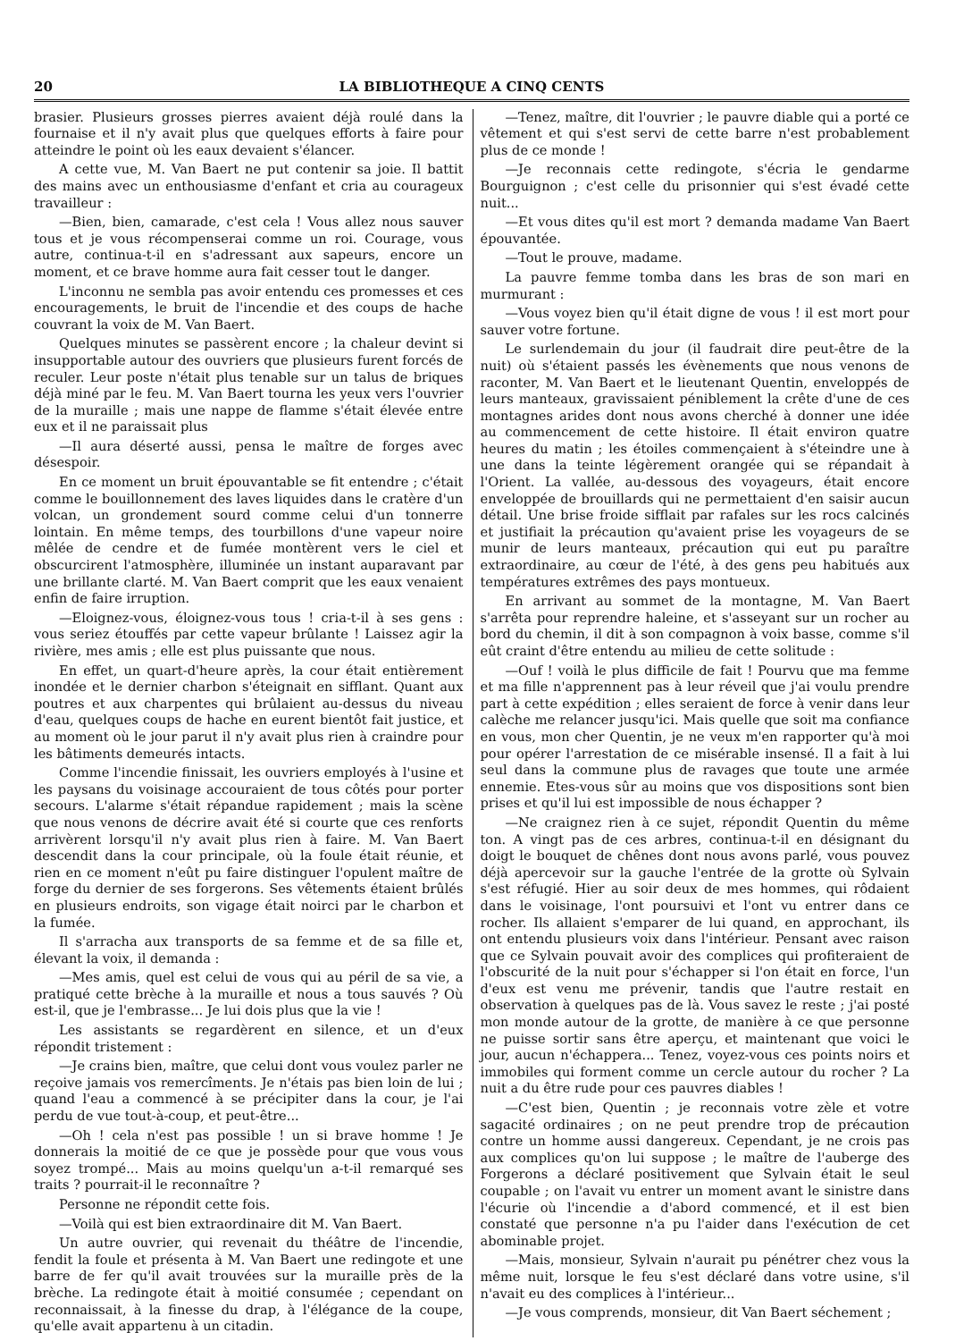20 LA BIBLIOTHEQUE A CINQ CENTS
brasier. Plusieurs grosses pierres avaient déjà roulé dans la fournaise et il n'y avait plus que quelques efforts à faire pour atteindre le point où les eaux devaient s'élancer.
A cette vue, M. Van Baert ne put contenir sa joie. Il battit des mains avec un enthousiasme d'enfant et cria au courageux travailleur :
—Bien, bien, camarade, c'est cela ! Vous allez nous sauver tous et je vous récompenserai comme un roi. Courage, vous autre, continua-t-il en s'adressant aux sapeurs, encore un moment, et ce brave homme aura fait cesser tout le danger.
L'inconnu ne sembla pas avoir entendu ces promesses et ces encouragements, le bruit de l'incendie et des coups de hache couvrant la voix de M. Van Baert.
Quelques minutes se passèrent encore ; la chaleur devint si insupportable autour des ouvriers que plusieurs furent forcés de reculer. Leur poste n'était plus tenable sur un talus de briques déjà miné par le feu. M. Van Baert tourna les yeux vers l'ouvrier de la muraille ; mais une nappe de flamme s'était élevée entre eux et il ne paraissait plus
—Il aura déserté aussi, pensa le maître de forges avec désespoir.
En ce moment un bruit épouvantable se fit entendre ; c'était comme le bouillonnement des laves liquides dans le cratère d'un volcan, un grondement sourd comme celui d'un tonnerre lointain. En même temps, des tourbillons d'une vapeur noire mêlée de cendre et de fumée montèrent vers le ciel et obscurcirent l'atmosphère, illuminée un instant auparavant par une brillante clarté. M. Van Baert comprit que les eaux venaient enfin de faire irruption.
—Eloignez-vous, éloignez-vous tous ! cria-t-il à ses gens : vous seriez étouffés par cette vapeur brûlante ! Laissez agir la rivière, mes amis ; elle est plus puissante que nous.
En effet, un quart-d'heure après, la cour était entièrement inondée et le dernier charbon s'éteignait en sifflant. Quant aux poutres et aux charpentes qui brûlaient au-dessus du niveau d'eau, quelques coups de hache en eurent bientôt fait justice, et au moment où le jour parut il n'y avait plus rien à craindre pour les bâtiments demeurés intacts.
Comme l'incendie finissait, les ouvriers employés à l'usine et les paysans du voisinage accouraient de tous côtés pour porter secours. L'alarme s'était répandue rapidement ; mais la scène que nous venons de décrire avait été si courte que ces renforts arrivèrent lorsqu'il n'y avait plus rien à faire. M. Van Baert descendit dans la cour principale, où la foule était réunie, et rien en ce moment n'eût pu faire distinguer l'opulent maître de forge du dernier de ses forgerons. Ses vêtements étaient brûlés en plusieurs endroits, son vigage était noirci par le charbon et la fumée.
Il s'arracha aux transports de sa femme et de sa fille et, élevant la voix, il demanda :
—Mes amis, quel est celui de vous qui au péril de sa vie, a pratiqué cette brèche à la muraille et nous a tous sauvés ? Où est-il, que je l'embrasse... Je lui dois plus que la vie !
Les assistants se regardèrent en silence, et un d'eux répondit tristement :
—Je crains bien, maître, que celui dont vous voulez parler ne reçoive jamais vos remercîments. Je n'étais pas bien loin de lui ; quand l'eau a commencé à se précipiter dans la cour, je l'ai perdu de vue tout-à-coup, et peut-être...
—Oh ! cela n'est pas possible ! un si brave homme ! Je donnerais la moitié de ce que je possède pour que vous vous soyez trompé... Mais au moins quelqu'un a-t-il remarqué ses traits ? pourrait-il le reconnaître ?
Personne ne répondit cette fois.
—Voilà qui est bien extraordinaire dit M. Van Baert.
Un autre ouvrier, qui revenait du théâtre de l'incendie, fendit la foule et présenta à M. Van Baert une redingote et une barre de fer qu'il avait trouvées sur la muraille près de la brèche. La redingote était à moitié consumée ; cependant on reconnaissait, à la finesse du drap, à l'élégance de la coupe, qu'elle avait appartenu à un citadin.
—Tenez, maître, dit l'ouvrier ; le pauvre diable qui a porté ce vêtement et qui s'est servi de cette barre n'est probablement plus de ce monde !
—Je reconnais cette redingote, s'écria le gendarme Bourguignon ; c'est celle du prisonnier qui s'est évadé cette nuit...
—Et vous dites qu'il est mort ? demanda madame Van Baert épouvantée.
—Tout le prouve, madame.
La pauvre femme tomba dans les bras de son mari en murmurant :
—Vous voyez bien qu'il était digne de vous ! il est mort pour sauver votre fortune.
Le surlendemain du jour (il faudrait dire peut-être de la nuit) où s'étaient passés les évènements que nous venons de raconter, M. Van Baert et le lieutenant Quentin, enveloppés de leurs manteaux, gravissaient péniblement la crête d'une de ces montagnes arides dont nous avons cherché à donner une idée au commencement de cette histoire. Il était environ quatre heures du matin ; les étoiles commençaient à s'éteindre une à une dans la teinte légèrement orangée qui se répandait à l'Orient. La vallée, au-dessous des voyageurs, était encore enveloppée de brouillards qui ne permettaient d'en saisir aucun détail. Une brise froide sifflait par rafales sur les rocs calcinés et justifiait la précaution qu'avaient prise les voyageurs de se munir de leurs manteaux, précaution qui eut pu paraître extraordinaire, au cœur de l'été, à des gens peu habitués aux températures extrêmes des pays montueux.
En arrivant au sommet de la montagne, M. Van Baert s'arrêta pour reprendre haleine, et s'asseyant sur un rocher au bord du chemin, il dit à son compagnon à voix basse, comme s'il eût craint d'être entendu au milieu de cette solitude :
—Ouf ! voilà le plus difficile de fait ! Pourvu que ma femme et ma fille n'apprennent pas à leur réveil que j'ai voulu prendre part à cette expédition ; elles seraient de force à venir dans leur calèche me relancer jusqu'ici. Mais quelle que soit ma confiance en vous, mon cher Quentin, je ne veux m'en rapporter qu'à moi pour opérer l'arrestation de ce misérable insensé. Il a fait à lui seul dans la commune plus de ravages que toute une armée ennemie. Etes-vous sûr au moins que vos dispositions sont bien prises et qu'il lui est impossible de nous échapper ?
—Ne craignez rien à ce sujet, répondit Quentin du même ton. A vingt pas de ces arbres, continua-t-il en désignant du doigt le bouquet de chênes dont nous avons parlé, vous pouvez déjà apercevoir sur la gauche l'entrée de la grotte où Sylvain s'est réfugié. Hier au soir deux de mes hommes, qui rôdaient dans le voisinage, l'ont poursuivi et l'ont vu entrer dans ce rocher. Ils allaient s'emparer de lui quand, en approchant, ils ont entendu plusieurs voix dans l'intérieur. Pensant avec raison que ce Sylvain pouvait avoir des complices qui profiteraient de l'obscurité de la nuit pour s'échapper si l'on était en force, l'un d'eux est venu me prévenir, tandis que l'autre restait en observation à quelques pas de là. Vous savez le reste ; j'ai posté mon monde autour de la grotte, de manière à ce que personne ne puisse sortir sans être aperçu, et maintenant que voici le jour, aucun n'échappera... Tenez, voyez-vous ces points noirs et immobiles qui forment comme un cercle autour du rocher ? La nuit a du être rude pour ces pauvres diables !
—C'est bien, Quentin ; je reconnais votre zèle et votre sagacité ordinaires ; on ne peut prendre trop de précaution contre un homme aussi dangereux. Cependant, je ne crois pas aux complices qu'on lui suppose ; le maître de l'auberge des Forgerons a déclaré positivement que Sylvain était le seul coupable ; on l'avait vu entrer un moment avant le sinistre dans l'écurie où l'incendie a d'abord commencé, et il est bien constaté que personne n'a pu l'aider dans l'exécution de cet abominable projet.
—Mais, monsieur, Sylvain n'aurait pu pénétrer chez vous la même nuit, lorsque le feu s'est déclaré dans votre usine, s'il n'avait eu des complices à l'intérieur...
—Je vous comprends, monsieur, dit Van Baert séchement ;